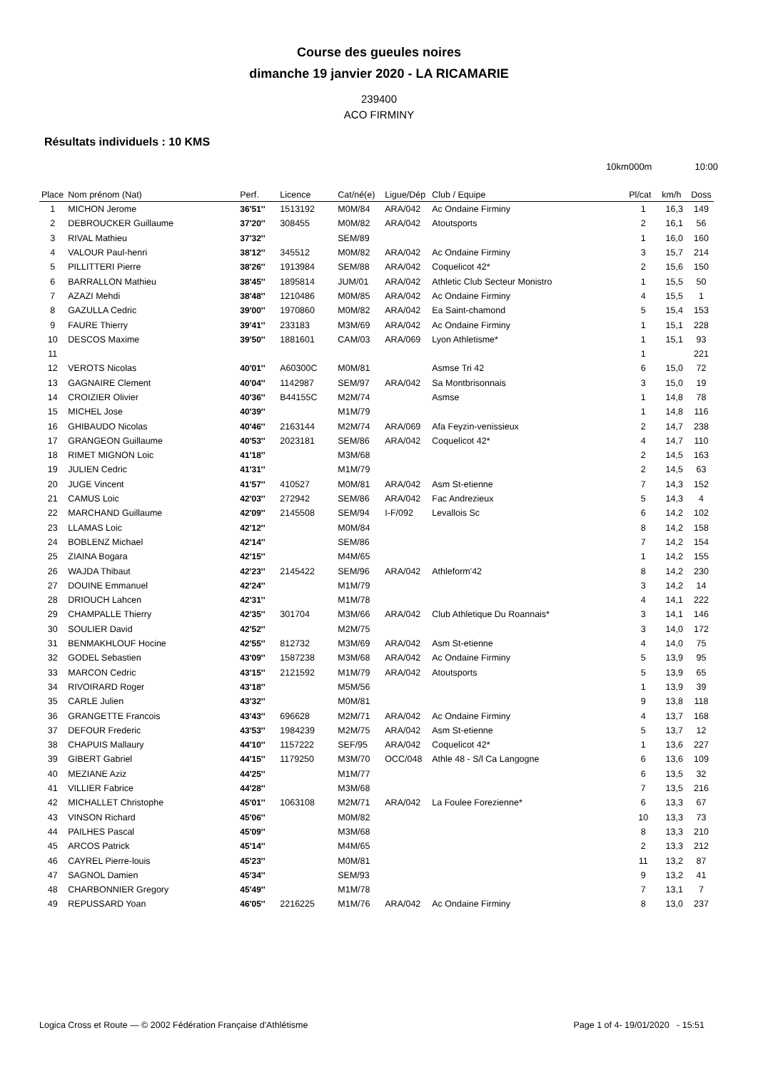Course des gueules noires
dimanche 19 janvier 2020 - LA RICAMARIE
239400
ACO FIRMINY
Résultats individuels : 10 KMS
10km000m 10:00
| Place | Nom prénom (Nat) | Perf. | Licence | Cat/né(e) | Ligue/Dép | Club / Equipe | Pl/cat | km/h | Doss |
| --- | --- | --- | --- | --- | --- | --- | --- | --- | --- |
| 1 | MICHON Jerome | 36'51'' | 1513192 | M0M/84 | ARA/042 | Ac Ondaine Firminy | 1 | 16,3 | 149 |
| 2 | DEBROUCKER Guillaume | 37'20'' | 308455 | M0M/82 | ARA/042 | Atoutsports | 2 | 16,1 | 56 |
| 3 | RIVAL Mathieu | 37'32'' | | SEM/89 | | | 1 | 16,0 | 160 |
| 4 | VALOUR Paul-henri | 38'12'' | 345512 | M0M/82 | ARA/042 | Ac Ondaine Firminy | 3 | 15,7 | 214 |
| 5 | PILLITTERI Pierre | 38'26'' | 1913984 | SEM/88 | ARA/042 | Coquelicot 42* | 2 | 15,6 | 150 |
| 6 | BARRALLON Mathieu | 38'45'' | 1895814 | JUM/01 | ARA/042 | Athletic Club Secteur Monistro | 1 | 15,5 | 50 |
| 7 | AZAZI Mehdi | 38'48'' | 1210486 | M0M/85 | ARA/042 | Ac Ondaine Firminy | 4 | 15,5 | 1 |
| 8 | GAZULLA Cedric | 39'00'' | 1970860 | M0M/82 | ARA/042 | Ea Saint-chamond | 5 | 15,4 | 153 |
| 9 | FAURE Thierry | 39'41'' | 233183 | M3M/69 | ARA/042 | Ac Ondaine Firminy | 1 | 15,1 | 228 |
| 10 | DESCOS Maxime | 39'50'' | 1881601 | CAM/03 | ARA/069 | Lyon Athletisme* | 1 | 15,1 | 93 |
| 11 | | | | | | | 1 | | 221 |
| 12 | VEROTS Nicolas | 40'01'' | A60300C | M0M/81 | | Asmse Tri 42 | 6 | 15,0 | 72 |
| 13 | GAGNAIRE Clement | 40'04'' | 1142987 | SEM/97 | ARA/042 | Sa Montbrisonnais | 3 | 15,0 | 19 |
| 14 | CROIZIER Olivier | 40'36'' | B44155C | M2M/74 | | Asmse | 1 | 14,8 | 78 |
| 15 | MICHEL Jose | 40'39'' | | M1M/79 | | | 1 | 14,8 | 116 |
| 16 | GHIBAUDO Nicolas | 40'46'' | 2163144 | M2M/74 | ARA/069 | Afa Feyzin-venissieux | 2 | 14,7 | 238 |
| 17 | GRANGEON Guillaume | 40'53'' | 2023181 | SEM/86 | ARA/042 | Coquelicot 42* | 4 | 14,7 | 110 |
| 18 | RIMET MIGNON Loic | 41'18'' | | M3M/68 | | | 2 | 14,5 | 163 |
| 19 | JULIEN Cedric | 41'31'' | | M1M/79 | | | 2 | 14,5 | 63 |
| 20 | JUGE Vincent | 41'57'' | 410527 | M0M/81 | ARA/042 | Asm St-etienne | 7 | 14,3 | 152 |
| 21 | CAMUS Loic | 42'03'' | 272942 | SEM/86 | ARA/042 | Fac Andrezieux | 5 | 14,3 | 4 |
| 22 | MARCHAND Guillaume | 42'09'' | 2145508 | SEM/94 | I-F/092 | Levallois Sc | 6 | 14,2 | 102 |
| 23 | LLAMAS Loic | 42'12'' | | M0M/84 | | | 8 | 14,2 | 158 |
| 24 | BOBLENZ Michael | 42'14'' | | SEM/86 | | | 7 | 14,2 | 154 |
| 25 | ZIAINA Bogara | 42'15'' | | M4M/65 | | | 1 | 14,2 | 155 |
| 26 | WAJDA Thibaut | 42'23'' | 2145422 | SEM/96 | ARA/042 | Athleform'42 | 8 | 14,2 | 230 |
| 27 | DOUINE Emmanuel | 42'24'' | | M1M/79 | | | 3 | 14,2 | 14 |
| 28 | DRIOUCH Lahcen | 42'31'' | | M1M/78 | | | 4 | 14,1 | 222 |
| 29 | CHAMPALLE Thierry | 42'35'' | 301704 | M3M/66 | ARA/042 | Club Athletique Du Roannais* | 3 | 14,1 | 146 |
| 30 | SOULIER David | 42'52'' | | M2M/75 | | | 3 | 14,0 | 172 |
| 31 | BENMAKHLOUF Hocine | 42'55'' | 812732 | M3M/69 | ARA/042 | Asm St-etienne | 4 | 14,0 | 75 |
| 32 | GODEL Sebastien | 43'09'' | 1587238 | M3M/68 | ARA/042 | Ac Ondaine Firminy | 5 | 13,9 | 95 |
| 33 | MARCON Cedric | 43'15'' | 2121592 | M1M/79 | ARA/042 | Atoutsports | 5 | 13,9 | 65 |
| 34 | RIVOIRARD Roger | 43'18'' | | M5M/56 | | | 1 | 13,9 | 39 |
| 35 | CARLE Julien | 43'32'' | | M0M/81 | | | 9 | 13,8 | 118 |
| 36 | GRANGETTE Francois | 43'43'' | 696628 | M2M/71 | ARA/042 | Ac Ondaine Firminy | 4 | 13,7 | 168 |
| 37 | DEFOUR Frederic | 43'53'' | 1984239 | M2M/75 | ARA/042 | Asm St-etienne | 5 | 13,7 | 12 |
| 38 | CHAPUIS Mallaury | 44'10'' | 1157222 | SEF/95 | ARA/042 | Coquelicot 42* | 1 | 13,6 | 227 |
| 39 | GIBERT Gabriel | 44'15'' | 1179250 | M3M/70 | OCC/048 | Athle 48 - S/l Ca Langogne | 6 | 13,6 | 109 |
| 40 | MEZIANE Aziz | 44'25'' | | M1M/77 | | | 6 | 13,5 | 32 |
| 41 | VILLIER Fabrice | 44'28'' | | M3M/68 | | | 7 | 13,5 | 216 |
| 42 | MICHALLET Christophe | 45'01'' | 1063108 | M2M/71 | ARA/042 | La Foulee Forezienne* | 6 | 13,3 | 67 |
| 43 | VINSON Richard | 45'06'' | | M0M/82 | | | 10 | 13,3 | 73 |
| 44 | PAILHES Pascal | 45'09'' | | M3M/68 | | | 8 | 13,3 | 210 |
| 45 | ARCOS Patrick | 45'14'' | | M4M/65 | | | 2 | 13,3 | 212 |
| 46 | CAYREL Pierre-louis | 45'23'' | | M0M/81 | | | 11 | 13,2 | 87 |
| 47 | SAGNOL Damien | 45'34'' | | SEM/93 | | | 9 | 13,2 | 41 |
| 48 | CHARBONNIER Gregory | 45'49'' | | M1M/78 | | | 7 | 13,1 | 7 |
| 49 | REPUSSARD Yoan | 46'05'' | 2216225 | M1M/76 | ARA/042 | Ac Ondaine Firminy | 8 | 13,0 | 237 |
Logica Cross et Route — © 2002 Fédération Française d'Athlétisme
Page 1 of 4- 19/01/2020 - 15:51